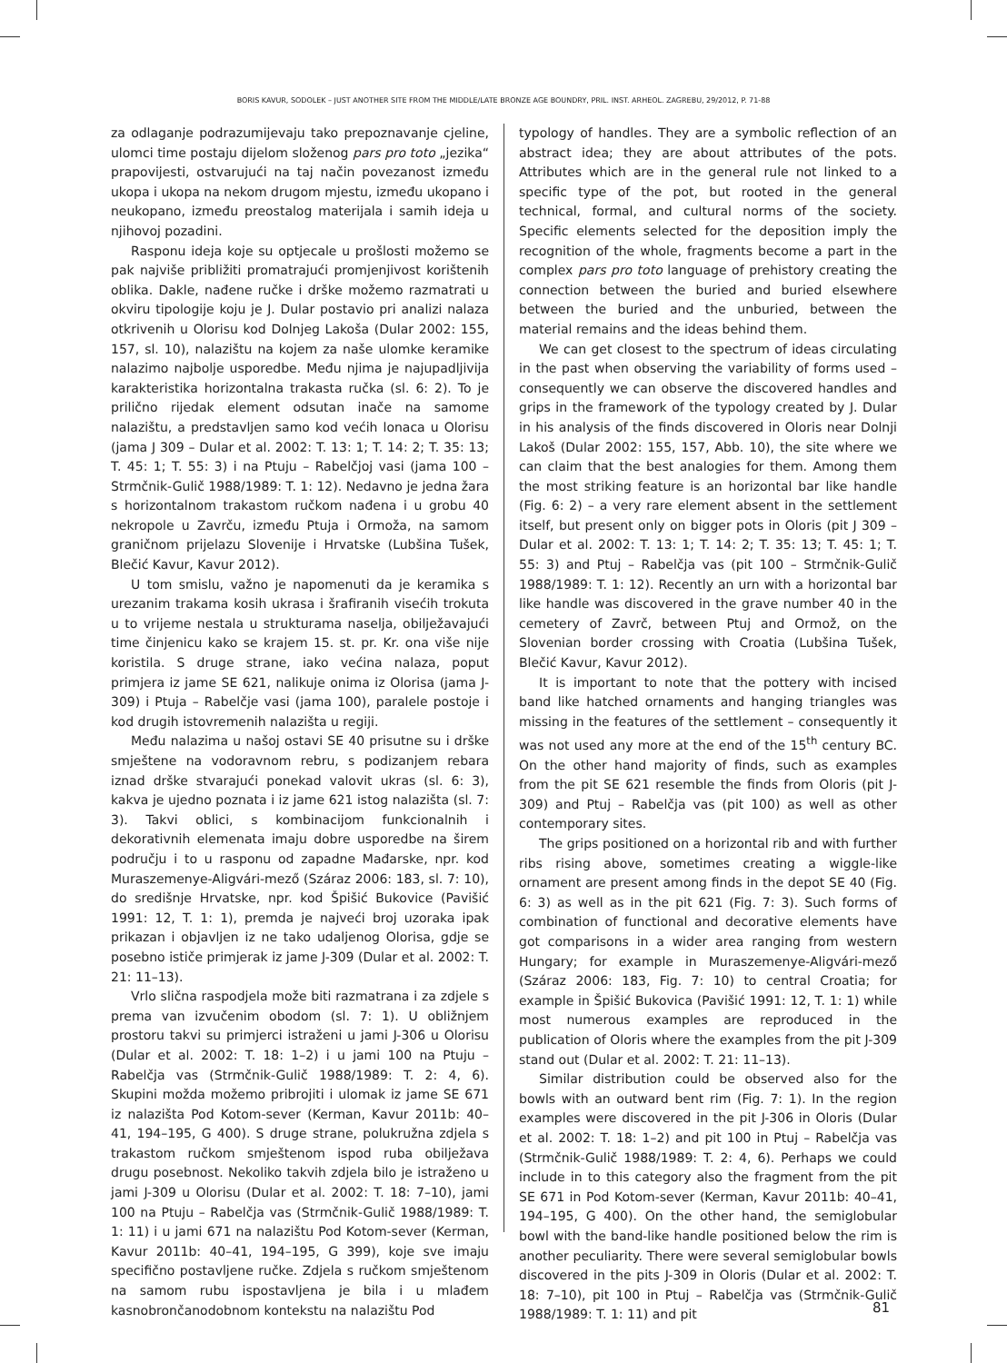BORIS KAVUR, SODOLEK – JUST ANOTHER SITE FROM THE MIDDLE/LATE BRONZE AGE BOUNDRY, PRIL. INST. ARHEOL. ZAGREBU, 29/2012, P. 71-88
za odlaganje podrazumijevaju tako prepoznavanje cjeline, ulomci time postaju dijelom složenog pars pro toto „jezika“ prapovijesti, ostvarujući na taj način povezanost između ukopa i ukopa na nekom drugom mjestu, između ukopano i neukopano, između preostalog materijala i samih ideja u njihovoj pozadini.
Rasponu ideja koje su optjecale u prošlosti možemo se pak najviše približiti promatrajući promjenjivost korištenih oblika. Dakle, nađene ručke i drške možemo razmatrati u okviru tipologije koju je J. Dular postavio pri analizi nalaza otkrivenih u Olorisu kod Dolnjeg Lakoša (Dular 2002: 155, 157, sl. 10), nalazištu na kojem za naše ulomke keramike nalazimo najbolje usporedbe. Među njima je najupadljivija karakteristika horizontalna trakasta ručka (sl. 6: 2). To je prilično rijedak element odsutan inače na samome nalazištu, a predstavljen samo kod većih lonaca u Olorisu (jama J 309 – Dular et al. 2002: T. 13: 1; T. 14: 2; T. 35: 13; T. 45: 1; T. 55: 3) i na Ptuju – Rabelčjoj vasi (jama 100 – Strmčnik-Gulič 1988/1989: T. 1: 12). Nedavno je jedna žara s horizontalnom trakastom ručkom nađena i u grobu 40 nekropole u Zavrču, između Ptuja i Ormoža, na samom graničnom prijelazu Slovenije i Hrvatske (Lubšina Tušek, Blečić Kavur, Kavur 2012).
U tom smislu, važno je napomenuti da je keramika s urezanim trakama kosih ukrasa i šrafiranih visećih trokuta u to vrijeme nestala u strukturama naselja, obilježavajući time činjenicu kako se krajem 15. st. pr. Kr. ona više nije koristila. S druge strane, iako većina nalaza, poput primjera iz jame SE 621, nalikuje onima iz Olorisa (jama J-309) i Ptuja – Rabelčje vasi (jama 100), paralele postoje i kod drugih istovremenih nalazišta u regiji.
Među nalazima u našoj ostavi SE 40 prisutne su i drške smještene na vodoravnom rebru, s podizanjem rebara iznad drške stvarajući ponekad valovit ukras (sl. 6: 3), kakva je ujedno poznata i iz jame 621 istog nalazišta (sl. 7: 3). Takvi oblici, s kombinacijom funkcionalnih i dekorativnih elemenata imaju dobre usporedbe na širem području i to u rasponu od zapadne Mađarske, npr. kod Muraszemenye-Aligvári-mező (Száraz 2006: 183, sl. 7: 10), do središnje Hrvatske, npr. kod Špišić Bukovice (Pavišić 1991: 12, T. 1: 1), premda je najveći broj uzoraka ipak prikazan i objavljen iz ne tako udaljenog Olorisa, gdje se posebno ističe primjerak iz jame J-309 (Dular et al. 2002: T. 21: 11–13).
Vrlo slična raspodjela može biti razmatrana i za zdjele s prema van izvučenim obodom (sl. 7: 1). U obližnjem prostoru takvi su primjerci istraženi u jami J-306 u Olorisu (Dular et al. 2002: T. 18: 1–2) i u jami 100 na Ptuju – Rabelčja vas (Strmčnik-Gulič 1988/1989: T. 2: 4, 6). Skupini možda možemo pribrojiti i ulomak iz jame SE 671 iz nalazišta Pod Kotom-sever (Kerman, Kavur 2011b: 40–41, 194–195, G 400). S druge strane, polukružna zdjela s trakastom ručkom smještenom ispod ruba obilježava drugu posebnost. Nekoliko takvih zdjela bilo je istraženo u jami J-309 u Olorisu (Dular et al. 2002: T. 18: 7–10), jami 100 na Ptuju – Rabelčja vas (Strmčnik-Gulič 1988/1989: T. 1: 11) i u jami 671 na nalazištu Pod Kotom-sever (Kerman, Kavur 2011b: 40–41, 194–195, G 399), koje sve imaju specifično postavljene ručke. Zdjela s ručkom smještenom na samom rubu ispostavljena je bila i u mlađem kasnobrončanodobnom kontekstu na nalazištu Pod
typology of handles. They are a symbolic reflection of an abstract idea; they are about attributes of the pots. Attributes which are in the general rule not linked to a specific type of the pot, but rooted in the general technical, formal, and cultural norms of the society. Specific elements selected for the deposition imply the recognition of the whole, fragments become a part in the complex pars pro toto language of prehistory creating the connection between the buried and buried elsewhere between the buried and the unburied, between the material remains and the ideas behind them.
We can get closest to the spectrum of ideas circulating in the past when observing the variability of forms used – consequently we can observe the discovered handles and grips in the framework of the typology created by J. Dular in his analysis of the finds discovered in Oloris near Dolnji Lakoš (Dular 2002: 155, 157, Abb. 10), the site where we can claim that the best analogies for them. Among them the most striking feature is an horizontal bar like handle (Fig. 6: 2) – a very rare element absent in the settlement itself, but present only on bigger pots in Oloris (pit J 309 – Dular et al. 2002: T. 13: 1; T. 14: 2; T. 35: 13; T. 45: 1; T. 55: 3) and Ptuj – Rabelčja vas (pit 100 – Strmčnik-Gulič 1988/1989: T. 1: 12). Recently an urn with a horizontal bar like handle was discovered in the grave number 40 in the cemetery of Zavrč, between Ptuj and Ormož, on the Slovenian border crossing with Croatia (Lubšina Tušek, Blečić Kavur, Kavur 2012).
It is important to note that the pottery with incised band like hatched ornaments and hanging triangles was missing in the features of the settlement – consequently it was not used any more at the end of the 15<sup>th</sup> century BC. On the other hand majority of finds, such as examples from the pit SE 621 resemble the finds from Oloris (pit J-309) and Ptuj – Rabelčja vas (pit 100) as well as other contemporary sites.
The grips positioned on a horizontal rib and with further ribs rising above, sometimes creating a wiggle-like ornament are present among finds in the depot SE 40 (Fig. 6: 3) as well as in the pit 621 (Fig. 7: 3). Such forms of combination of functional and decorative elements have got comparisons in a wider area ranging from western Hungary; for example in Muraszemenye-Aligvári-mező (Száraz 2006: 183, Fig. 7: 10) to central Croatia; for example in Špišić Bukovica (Pavišić 1991: 12, T. 1: 1) while most numerous examples are reproduced in the publication of Oloris where the examples from the pit J-309 stand out (Dular et al. 2002: T. 21: 11–13).
Similar distribution could be observed also for the bowls with an outward bent rim (Fig. 7: 1). In the region examples were discovered in the pit J-306 in Oloris (Dular et al. 2002: T. 18: 1–2) and pit 100 in Ptuj – Rabelčja vas (Strmčnik-Gulič 1988/1989: T. 2: 4, 6). Perhaps we could include in to this category also the fragment from the pit SE 671 in Pod Kotom-sever (Kerman, Kavur 2011b: 40–41, 194–195, G 400). On the other hand, the semiglobular bowl with the band-like handle positioned below the rim is another peculiarity. There were several semiglobular bowls discovered in the pits J-309 in Oloris (Dular et al. 2002: T. 18: 7–10), pit 100 in Ptuj – Rabelčja vas (Strmčnik-Gulič 1988/1989: T. 1: 11) and pit
81